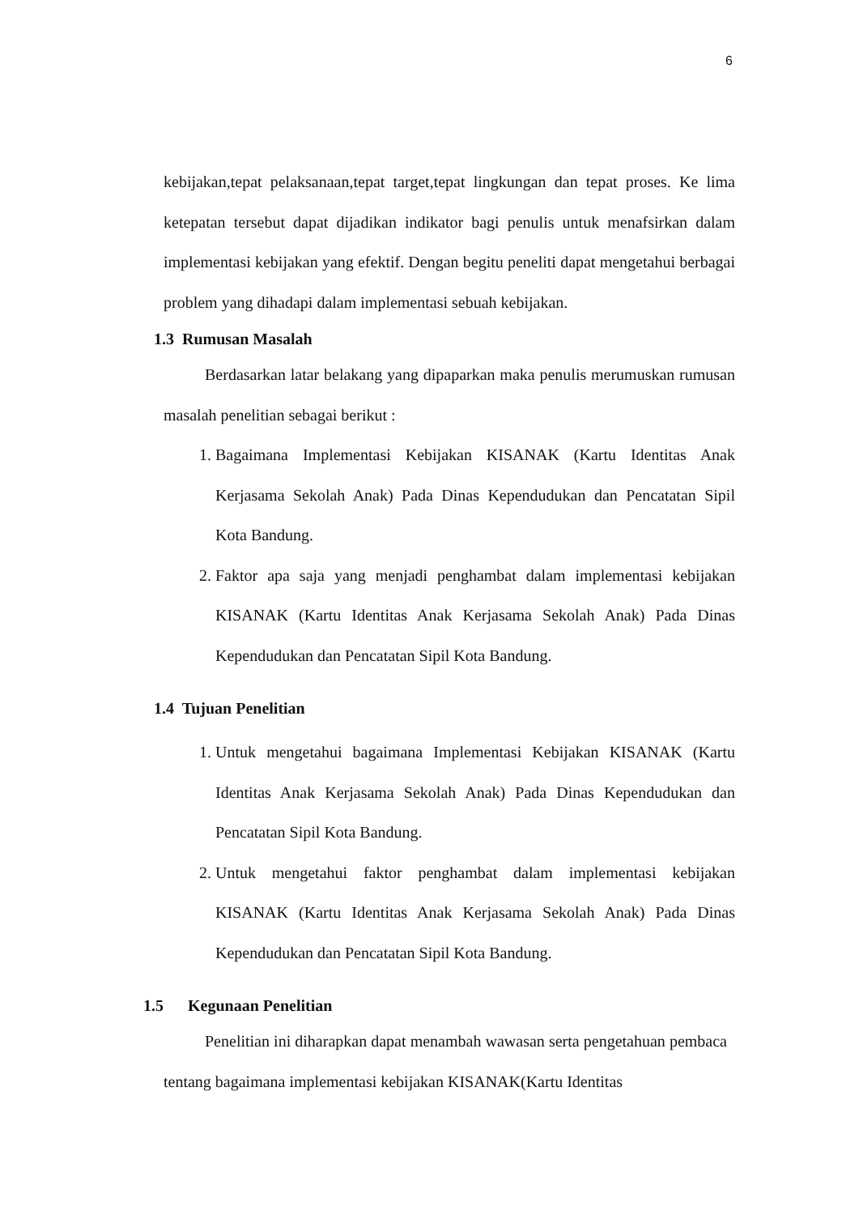6
kebijakan,tepat pelaksanaan,tepat target,tepat lingkungan dan tepat proses. Ke lima ketepatan tersebut dapat dijadikan indikator bagi penulis untuk menafsirkan dalam implementasi kebijakan yang efektif. Dengan begitu peneliti dapat mengetahui berbagai problem yang dihadapi dalam implementasi sebuah kebijakan.
1.3 Rumusan Masalah
Berdasarkan latar belakang yang dipaparkan maka penulis merumuskan rumusan masalah penelitian sebagai berikut :
1. Bagaimana Implementasi Kebijakan KISANAK (Kartu Identitas Anak Kerjasama Sekolah Anak) Pada Dinas Kependudukan dan Pencatatan Sipil Kota Bandung.
2. Faktor apa saja yang menjadi penghambat dalam implementasi kebijakan KISANAK (Kartu Identitas Anak Kerjasama Sekolah Anak) Pada Dinas Kependudukan dan Pencatatan Sipil Kota Bandung.
1.4 Tujuan Penelitian
1. Untuk mengetahui bagaimana Implementasi Kebijakan KISANAK (Kartu Identitas Anak Kerjasama Sekolah Anak) Pada Dinas Kependudukan dan Pencatatan Sipil Kota Bandung.
2. Untuk mengetahui faktor penghambat dalam implementasi kebijakan KISANAK (Kartu Identitas Anak Kerjasama Sekolah Anak) Pada Dinas Kependudukan dan Pencatatan Sipil Kota Bandung.
1.5 Kegunaan Penelitian
Penelitian ini diharapkan dapat menambah wawasan serta pengetahuan pembaca tentang bagaimana implementasi kebijakan KISANAK(Kartu Identitas